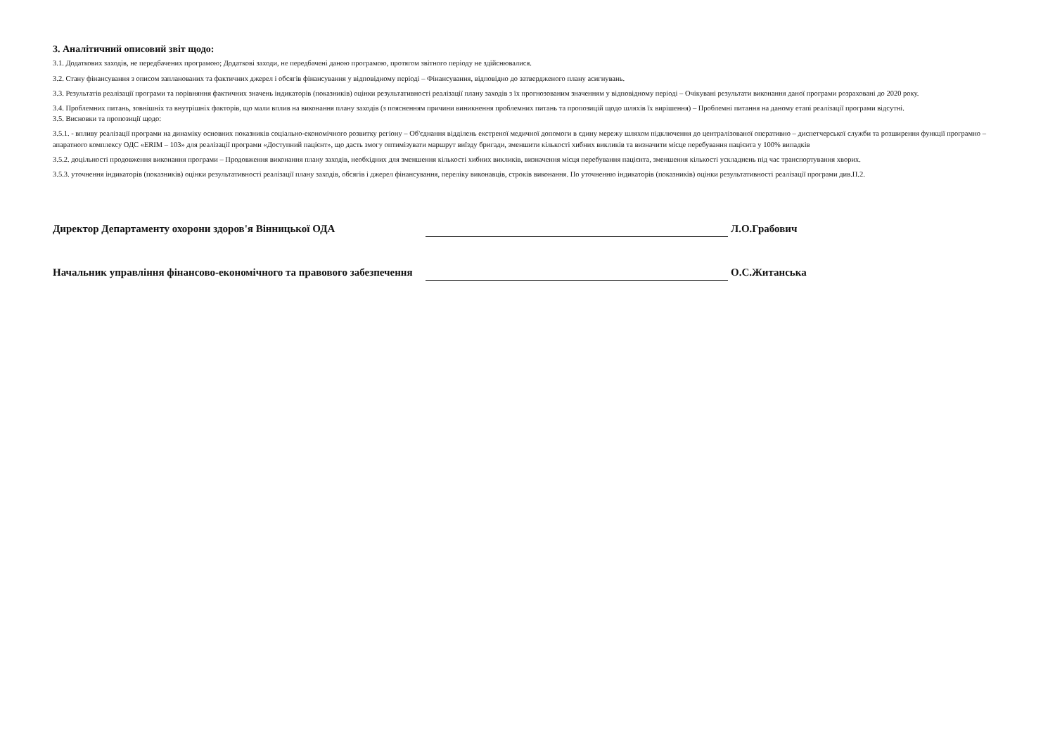3. Аналітичний описовий звіт щодо:
3.1. Додаткових заходів, не передбачених програмою; Додаткові заходи, не передбачені даною програмою, протягом звітного періоду не здійснювалися.
3.2. Стану фінансування з описом запланованих та фактичних джерел і обсягів фінансування у відповідному періоді – Фінансування, відповідно до затвердженого плану асигнувань.
3.3. Результатів реалізації програми та порівняння фактичних значень індикаторів (показників) оцінки результативності реалізації плану заходів з їх прогнозованим значенням у відповідному періоді – Очікувані результати виконання даної програми розраховані до 2020 року.
3.4. Проблемних питань, зовнішніх та внутрішніх факторів, що мали вплив на виконання плану заходів (з поясненням причини виникнення проблемних питань та пропозицій щодо шляхів їх вирішення) – Проблемні питання на даному етапі реалізації програми відсутні.
3.5. Висновки та пропозиції щодо:
3.5.1. - впливу реалізації програми на динаміку основних показників соціально-економічного розвитку регіону – Об'єднання відділень екстреної медичної допомоги в єдину мережу шляхом підключення до централізованої оперативно – диспетчерської служби та розширення функції програмно – апаратного комплексу ОДС «ERIM – 103» для реалізації програми «Доступний пацієнт», що дасть змогу оптимізувати маршрут виїзду бригади, зменшити кількості хибних викликів та визначити місце перебування пацієнта у 100% випадків
3.5.2. доцільності продовження виконання програми – Продовження виконання плану заходів, необхідних для зменшення кількості хибних викликів, визначення місця перебування пацієнта, зменшення кількості ускладнень під час транспортування хворих.
3.5.3. уточнення індикаторів (показників) оцінки результативності реалізації плану заходів, обсягів і джерел фінансування, переліку виконавців, строків виконання. По уточненню індикаторів (показників) оцінки результативності реалізації програми див.П.2.
Директор Департаменту охорони здоров'я Вінницької ОДА
Л.О.Грабович
Начальник управління фінансово-економічного та правового забезпечення
О.С.Житанська